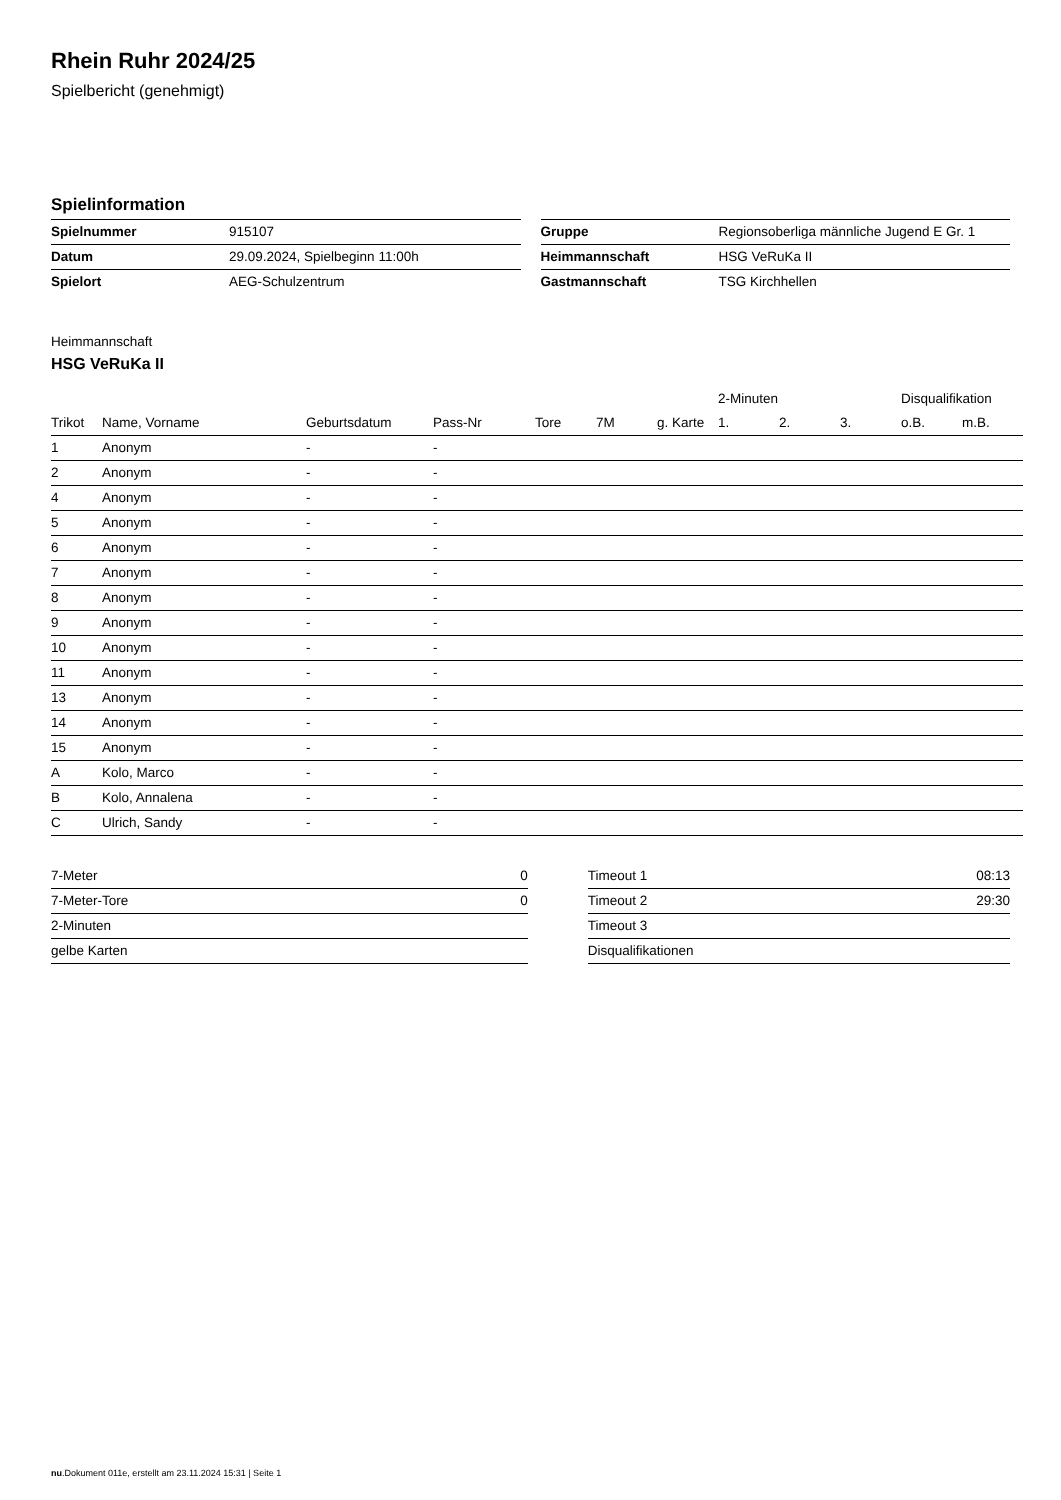Rhein Ruhr 2024/25
Spielbericht (genehmigt)
Spielinformation
| Spielnummer | 915107 |
| Datum | 29.09.2024, Spielbeginn 11:00h |
| Spielort | AEG-Schulzentrum |
| Gruppe | Regionsoberliga männliche Jugend E Gr. 1 |
| Heimmannschaft | HSG VeRuKa II |
| Gastmannschaft | TSG Kirchhellen |
Heimmannschaft
HSG VeRuKa II
| | | | | | | | 2-Minuten | | | Disqualifikation | |
| --- | --- | --- | --- | --- | --- | --- | --- | --- | --- | --- | --- |
| Trikot | Name, Vorname | Geburtsdatum | Pass-Nr | Tore | 7M | g. Karte | 1. | 2. | 3. | o.B. | m.B. |
| 1 | Anonym | - | - | | | | | | | | |
| 2 | Anonym | - | - | | | | | | | | |
| 4 | Anonym | - | - | | | | | | | | |
| 5 | Anonym | - | - | | | | | | | | |
| 6 | Anonym | - | - | | | | | | | | |
| 7 | Anonym | - | - | | | | | | | | |
| 8 | Anonym | - | - | | | | | | | | |
| 9 | Anonym | - | - | | | | | | | | |
| 10 | Anonym | - | - | | | | | | | | |
| 11 | Anonym | - | - | | | | | | | | |
| 13 | Anonym | - | - | | | | | | | | |
| 14 | Anonym | - | - | | | | | | | | |
| 15 | Anonym | - | - | | | | | | | | |
| A | Kolo, Marco | - | - | | | | | | | | |
| B | Kolo, Annalena | - | - | | | | | | | | |
| C | Ulrich, Sandy | - | - | | | | | | | | |
| 7-Meter | 0 |
| 7-Meter-Tore | 0 |
| 2-Minuten | |
| gelbe Karten | |
| Timeout 1 | 08:13 |
| Timeout 2 | 29:30 |
| Timeout 3 | |
| Disqualifikationen | |
nu.Dokument 011e, erstellt am 23.11.2024 15:31 | Seite 1